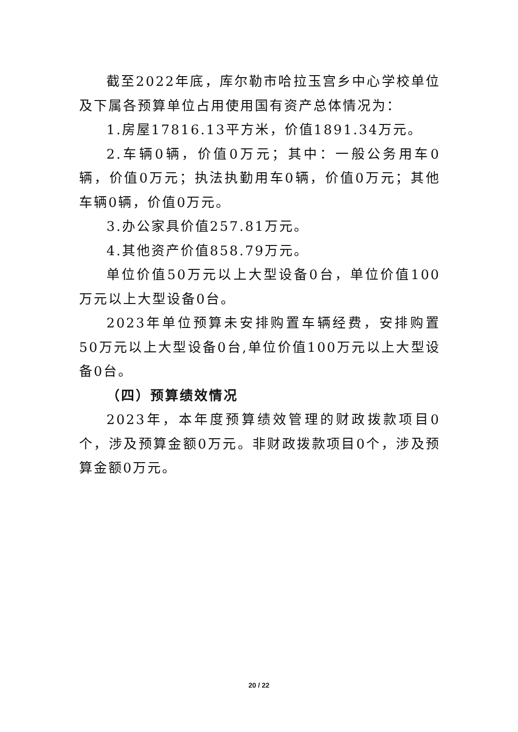截至2022年底，库尔勒市哈拉玉宫乡中心学校单位及下属各预算单位占用使用国有资产总体情况为：
1.房屋17816.13平方米，价值1891.34万元。
2.车辆0辆，价值0万元；其中：一般公务用车0辆，价值0万元；执法执勤用车0辆，价值0万元；其他车辆0辆，价值0万元。
3.办公家具价值257.81万元。
4.其他资产价值858.79万元。
单位价值50万元以上大型设备0台，单位价值100万元以上大型设备0台。
2023年单位预算未安排购置车辆经费，安排购置50万元以上大型设备0台,单位价值100万元以上大型设备0台。
（四）预算绩效情况
2023年，本年度预算绩效管理的财政拨款项目0个，涉及预算金额0万元。非财政拨款项目0个，涉及预算金额0万元。
20 / 22